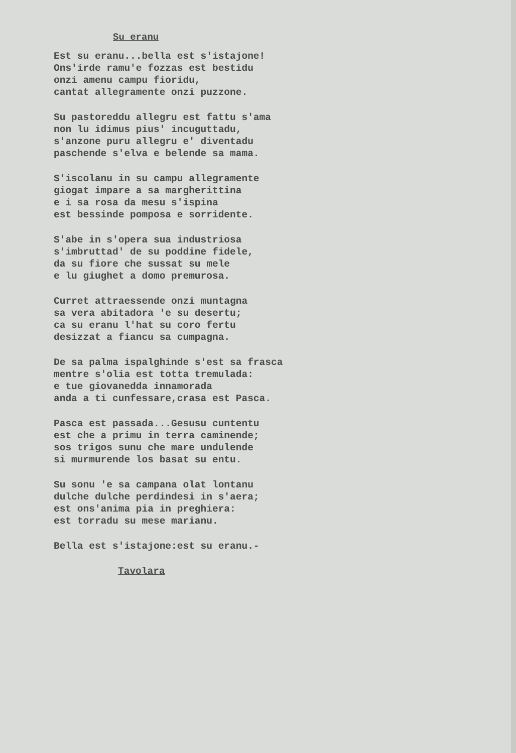Su eranu
Est su eranu...bella est s'istajone! Ons'irde ramu'e fozzas est bestidu onzi amenu campu fioridu, cantat allegramente onzi puzzone.
Su pastoreddu allegru est fattu s'ama non lu idimus pius' incuguttadu, s'anzone puru allegru e' diventadu paschende s'elva e belende sa mama.
S'iscolanu in su campu allegramente giogat impare a sa margherittina e i sa rosa da mesu s'ispina est bessinde pomposa e sorridente.
S'abe in s'opera sua industriosa s'imbruttad' de su poddine fidele, da su fiore che sussat su mele e lu giughet a domo premurosa.
Curret attraessende onzi muntagna sa vera abitadora 'e su desertu; ca su eranu l'hat su coro fertu desizzat a fiancu sa cumpagna.
De sa palma ispalghinde s'est sa frasca mentre s'olia est totta tremulada: e tue giovanedda innamorada anda a ti cunfessare,crasa est Pasca.
Pasca est passada...Gesusu cuntentu est che a primu in terra caminende; sos trigos sunu che mare undulende si murmurende los basat su entu.
Su sonu 'e sa campana olat lontanu dulche dulche perdindesi in s'aera; est ons'anima pia in preghiera: est torradu su mese marianu.
Bella est s'istajone:est su eranu.-
Tavolara